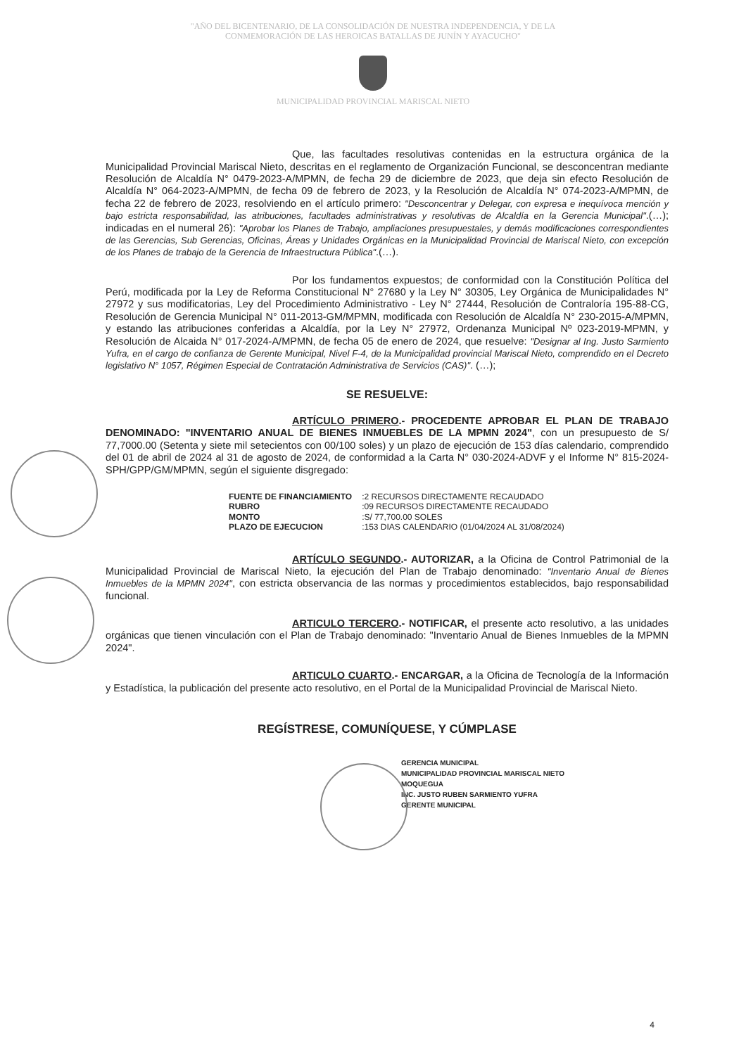"AÑO DEL BICENTENARIO, DE LA CONSOLIDACIÓN DE NUESTRA INDEPENDENCIA, Y DE LA
CONMEMORACIÓN DE LAS HEROICAS BATALLAS DE JUNÍN Y AYACUCHO"
MUNICIPALIDAD PROVINCIAL MARISCAL NIETO
Que, las facultades resolutivas contenidas en la estructura orgánica de la Municipalidad Provincial Mariscal Nieto, descritas en el reglamento de Organización Funcional, se desconcentran mediante Resolución de Alcaldía N° 0479-2023-A/MPMN, de fecha 29 de diciembre de 2023, que deja sin efecto Resolución de Alcaldía N° 064-2023-A/MPMN, de fecha 09 de febrero de 2023, y la Resolución de Alcaldía N° 074-2023-A/MPMN, de fecha 22 de febrero de 2023, resolviendo en el artículo primero: "Desconcentrar y Delegar, con expresa e inequívoca mención y bajo estricta responsabilidad, las atribuciones, facultades administrativas y resolutivas de Alcaldía en la Gerencia Municipal".(…); indicadas en el numeral 26): "Aprobar los Planes de Trabajo, ampliaciones presupuestales, y demás modificaciones correspondientes de las Gerencias, Sub Gerencias, Oficinas, Áreas y Unidades Orgánicas en la Municipalidad Provincial de Mariscal Nieto, con excepción de los Planes de trabajo de la Gerencia de Infraestructura Pública".(…).
Por los fundamentos expuestos; de conformidad con la Constitución Política del Perú, modificada por la Ley de Reforma Constitucional N° 27680 y la Ley N° 30305, Ley Orgánica de Municipalidades N° 27972 y sus modificatorias, Ley del Procedimiento Administrativo - Ley N° 27444, Resolución de Contraloría 195-88-CG, Resolución de Gerencia Municipal N° 011-2013-GM/MPMN, modificada con Resolución de Alcaldía N° 230-2015-A/MPMN, y estando las atribuciones conferidas a Alcaldía, por la Ley N° 27972, Ordenanza Municipal Nº 023-2019-MPMN, y Resolución de Alcaida N° 017-2024-A/MPMN, de fecha 05 de enero de 2024, que resuelve: "Designar al Ing. Justo Sarmiento Yufra, en el cargo de confianza de Gerente Municipal, Nivel F-4, de la Municipalidad provincial Mariscal Nieto, comprendido en el Decreto legislativo N° 1057, Régimen Especial de Contratación Administrativa de Servicios (CAS)". (…);
SE RESUELVE:
ARTÍCULO PRIMERO.- PROCEDENTE APROBAR EL PLAN DE TRABAJO DENOMINADO: "INVENTARIO ANUAL DE BIENES INMUEBLES DE LA MPMN 2024", con un presupuesto de S/ 77,7000.00 (Setenta y siete mil setecientos con 00/100 soles) y un plazo de ejecución de 153 días calendario, comprendido del 01 de abril de 2024 al 31 de agosto de 2024, de conformidad a la Carta N° 030-2024-ADVF y el Informe N° 815-2024-SPH/GPP/GM/MPMN, según el siguiente disgregado:
| FUENTE DE FINANCIAMIENTO | :2 RECURSOS DIRECTAMENTE RECAUDADO |
| RUBRO | :09 RECURSOS DIRECTAMENTE RECAUDADO |
| MONTO | :S/ 77,700.00 SOLES |
| PLAZO DE EJECUCION | :153 DIAS CALENDARIO (01/04/2024 AL 31/08/2024) |
ARTÍCULO SEGUNDO.- AUTORIZAR, a la Oficina de Control Patrimonial de la Municipalidad Provincial de Mariscal Nieto, la ejecución del Plan de Trabajo denominado: "Inventario Anual de Bienes Inmuebles de la MPMN 2024", con estricta observancia de las normas y procedimientos establecidos, bajo responsabilidad funcional.
ARTICULO TERCERO.- NOTIFICAR, el presente acto resolutivo, a las unidades orgánicas que tienen vinculación con el Plan de Trabajo denominado: "Inventario Anual de Bienes Inmuebles de la MPMN 2024".
ARTICULO CUARTO.- ENCARGAR, a la Oficina de Tecnología de la Información y Estadística, la publicación del presente acto resolutivo, en el Portal de la Municipalidad Provincial de Mariscal Nieto.
REGÍSTRESE, COMUNÍQUESE, Y CÚMPLASE
GERENCIA MUNICIPAL
MUNICIPALIDAD PROVINCIAL MARISCAL NIETO
MOQUEGUA
INC. JUSTO RUBEN SARMIENTO YUFRA
GERENTE MUNICIPAL
4